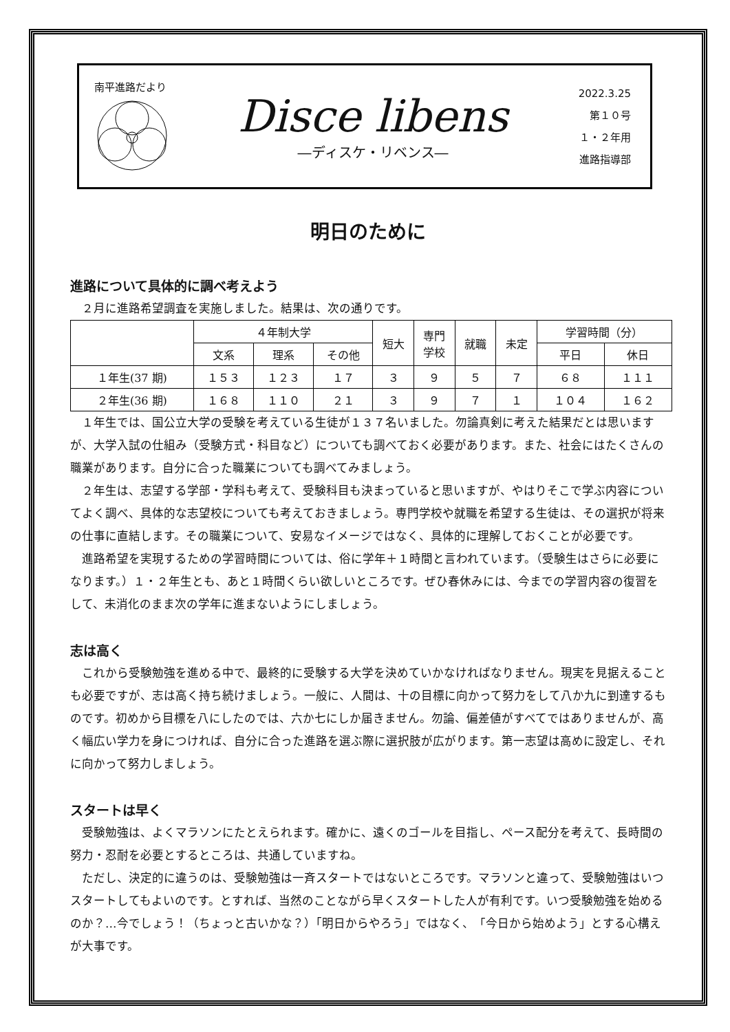南平進路だより
Disce libens
―ディスケ・リベンス―
2022.3.25
第１０号
１・２年用
進路指導部
明日のために
進路について具体的に調べ考えよう
２月に進路希望調査を実施しました。結果は、次の通りです。
| | ４年制大学 | | | 短大 | 専門 学校 | 就職 | 未定 | 学習時間（分） | |
| --- | --- | --- | --- | --- | --- | --- | --- | --- | --- |
| | 文系 | 理系 | その他 | | | | | 平日 | 休日 |
| １年生(37 期) | １５３ | １２３ | １７ | ３ | ９ | ５ | ７ | ６８ | １１１ |
| ２年生(36 期) | １６８ | １１０ | ２１ | ３ | ９ | ７ | １ | １０４ | １６２ |
１年生では、国公立大学の受験を考えている生徒が１３７名いました。勿論真剣に考えた結果だとは思いますが、大学入試の仕組み（受験方式・科目など）についても調べておく必要があります。また、社会にはたくさんの職業があります。自分に合った職業についても調べてみましょう。
２年生は、志望する学部・学科も考えて、受験科目も決まっていると思いますが、やはりそこで学ぶ内容についてよく調べ、具体的な志望校についても考えておきましょう。専門学校や就職を希望する生徒は、その選択が将来の仕事に直結します。その職業について、安易なイメージではなく、具体的に理解しておくことが必要です。
進路希望を実現するための学習時間については、俗に学年＋１時間と言われています。（受験生はさらに必要になります。）１・２年生とも、あと１時間くらい欲しいところです。ぜひ春休みには、今までの学習内容の復習をして、未消化のまま次の学年に進まないようにしましょう。
志は高く
これから受験勉強を進める中で、最終的に受験する大学を決めていかなければなりません。現実を見据えることも必要ですが、志は高く持ち続けましょう。一般に、人間は、十の目標に向かって努力をして八か九に到達するものです。初めから目標を八にしたのでは、六か七にしか届きません。勿論、偏差値がすべてではありませんが、高く幅広い学力を身につければ、自分に合った進路を選ぶ際に選択肢が広がります。第一志望は高めに設定し、それに向かって努力しましょう。
スタートは早く
受験勉強は、よくマラソンにたとえられます。確かに、遠くのゴールを目指し、ペース配分を考えて、長時間の努力・忍耐を必要とするところは、共通していますね。
ただし、決定的に違うのは、受験勉強は一斉スタートではないところです。マラソンと違って、受験勉強はいつスタートしてもよいのです。とすれば、当然のことながら早くスタートした人が有利です。いつ受験勉強を始めるのか？…今でしょう！（ちょっと古いかな？）「明日からやろう」ではなく、「今日から始めよう」とする心構えが大事です。